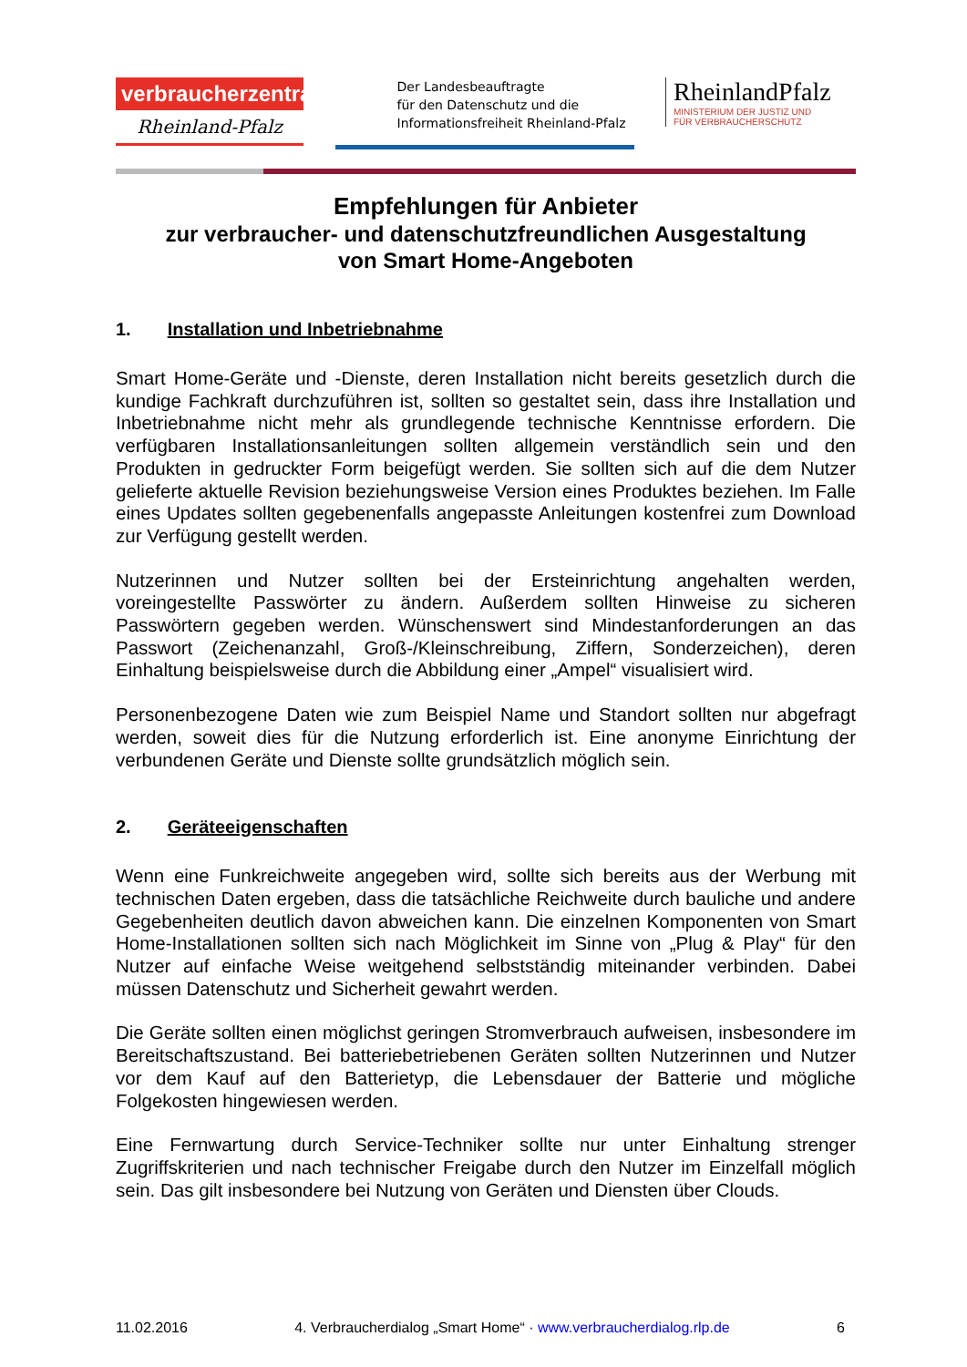verbraucherzentrale
Rheinland-Pfalz
Der Landesbeauftragte
für den Datenschutz und die
Informationsfreiheit Rheinland-Pfalz
RheinlandPfalz
MINISTERIUM DER JUSTIZ UND
FÜR VERBRAUCHERSCHUTZ
Empfehlungen für Anbieter
zur verbraucher- und datenschutzfreundlichen Ausgestaltung
von Smart Home-Angeboten
1. Installation und Inbetriebnahme
Smart Home-Geräte und -Dienste, deren Installation nicht bereits gesetzlich durch die kundige Fachkraft durchzuführen ist, sollten so gestaltet sein, dass ihre Installation und Inbetriebnahme nicht mehr als grundlegende technische Kenntnisse erfordern. Die verfügbaren Installationsanleitungen sollten allgemein verständlich sein und den Produkten in gedruckter Form beigefügt werden. Sie sollten sich auf die dem Nutzer gelieferte aktuelle Revision beziehungsweise Version eines Produktes beziehen. Im Falle eines Updates sollten gegebenenfalls angepasste Anleitungen kostenfrei zum Download zur Verfügung gestellt werden.
Nutzerinnen und Nutzer sollten bei der Ersteinrichtung angehalten werden, voreingestellte Passwörter zu ändern. Außerdem sollten Hinweise zu sicheren Passwörtern gegeben werden. Wünschenswert sind Mindestanforderungen an das Passwort (Zeichenanzahl, Groß-/Kleinschreibung, Ziffern, Sonderzeichen), deren Einhaltung beispielsweise durch die Abbildung einer „Ampel“ visualisiert wird.
Personenbezogene Daten wie zum Beispiel Name und Standort sollten nur abgefragt werden, soweit dies für die Nutzung erforderlich ist. Eine anonyme Einrichtung der verbundenen Geräte und Dienste sollte grundsätzlich möglich sein.
2. Geräteeigenschaften
Wenn eine Funkreichweite angegeben wird, sollte sich bereits aus der Werbung mit technischen Daten ergeben, dass die tatsächliche Reichweite durch bauliche und andere Gegebenheiten deutlich davon abweichen kann. Die einzelnen Komponenten von Smart Home-Installationen sollten sich nach Möglichkeit im Sinne von „Plug & Play“ für den Nutzer auf einfache Weise weitgehend selbstständig miteinander verbinden. Dabei müssen Datenschutz und Sicherheit gewahrt werden.
Die Geräte sollten einen möglichst geringen Stromverbrauch aufweisen, insbesondere im Bereitschaftszustand. Bei batteriebetriebenen Geräten sollten Nutzerinnen und Nutzer vor dem Kauf auf den Batterietyp, die Lebensdauer der Batterie und mögliche Folgekosten hingewiesen werden.
Eine Fernwartung durch Service-Techniker sollte nur unter Einhaltung strenger Zugriffskriterien und nach technischer Freigabe durch den Nutzer im Einzelfall möglich sein. Das gilt insbesondere bei Nutzung von Geräten und Diensten über Clouds.
11.02.2016 4. Verbraucherdialog „Smart Home“ · www.verbraucherdialog.rlp.de 6